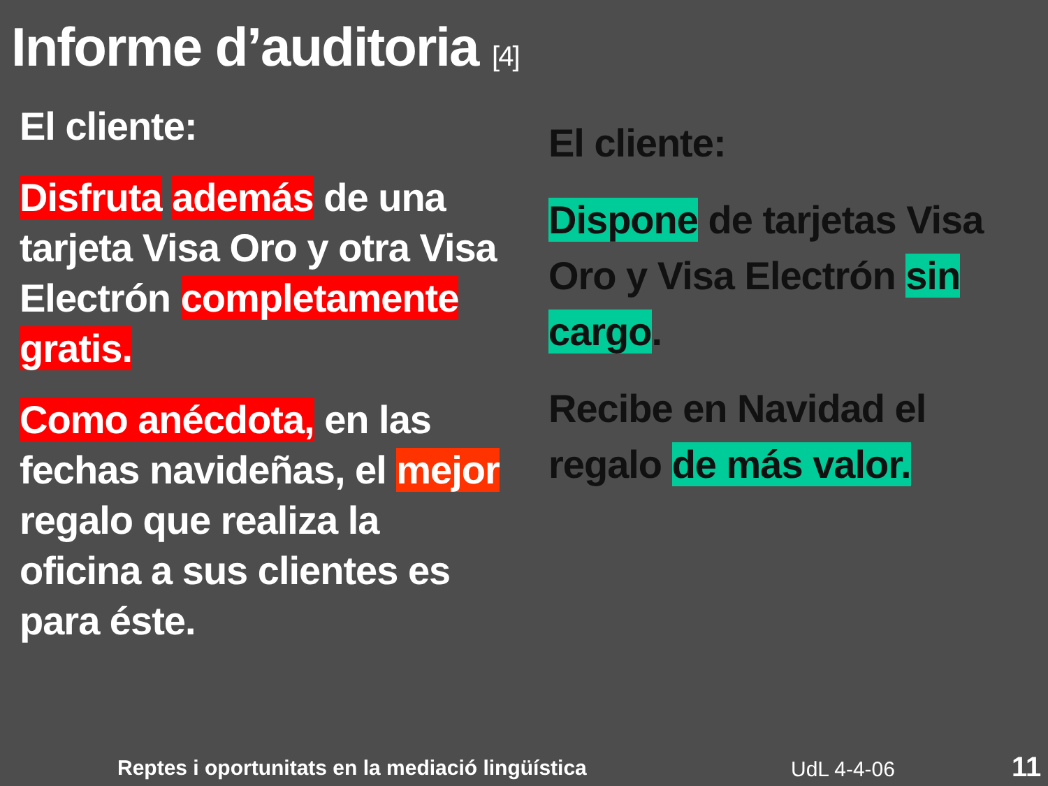Informe d’auditoria [4]
El cliente:
Disfruta además de una tarjeta Visa Oro y otra Visa Electrón completamente gratis.
Como anécdota, en las fechas navideñas, el mejor regalo que realiza la oficina a sus clientes es para éste.
El cliente:
Dispone de tarjetas Visa Oro y Visa Electrón sin cargo.
Recibe en Navidad el regalo de más valor.
Reptes i oportunitats en la mediació lingüística
UdL 4-4-06 11